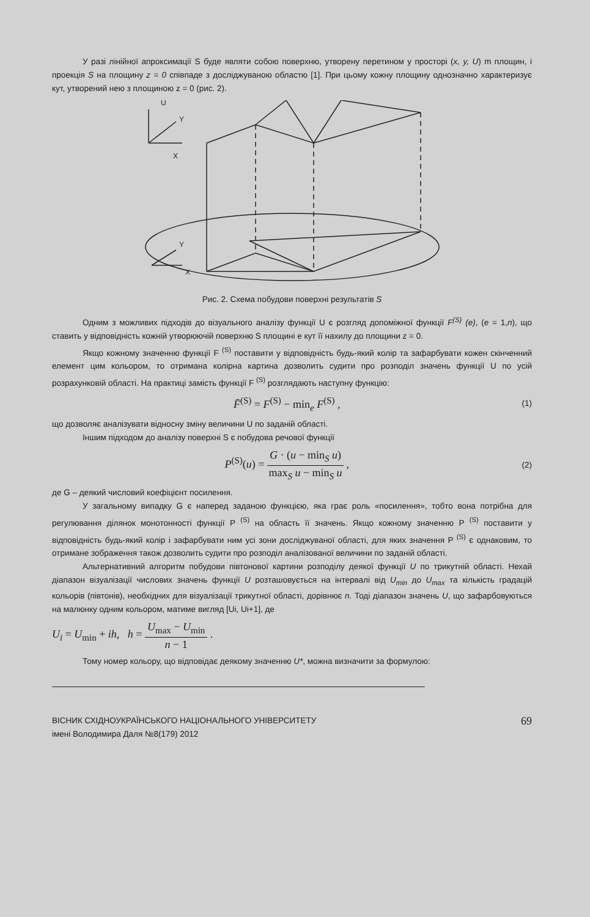У разі лінійної апроксимації S буде являти собою поверхню, утворену перетином у просторі (x, y, U) m площин, і проекція S на площину z = 0 співпаде з досліджуваною областю [1]. При цьому кожну площину однозначно характеризує кут, утворений нею з площиною z = 0 (рис. 2).
U
Y
X
Y
X
Рис. 2. Схема побудови поверхні результатів S
Одним з можливих підходів до візуального аналізу функції U є розгляд допоміжної функції F<sup>(S)</sup> (e), (e = 1,n), що ставить у відповідність кожній утворюючій поверхню S площині е кут її нахилу до площини z = 0.
Якщо кожному значенню функції F <sup>(S)</sup> поставити у відповідність будь-який колір та зафарбувати кожен скінченний елемент цим кольором, то отримана колірна картина дозволить судити про розподіл значень функції U по усій розрахунковій області. На практиці замість функції F <sup>(S)</sup> розглядають наступну функцію:
F̄<sup>(S)</sup> = F<sup>(S)</sup> − min<sub>e</sub> F<sup>(S)</sup> , (1)
що дозволяє аналізувати відносну зміну величини U по заданій області.
Іншим підходом до аналізу поверхні S є побудова речової функції
P<sup>(S)</sup>(u) = G · (u − min<sub>S</sub> u) max<sub>S</sub> u − min<sub>S</sub> u , (2)
де G – деякий числовий коефіцієнт посилення.
У загальному випадку G є наперед заданою функцією, яка грає роль «посилення», тобто вона потрібна для регулювання ділянок монотонності функції P <sup>(S)</sup> на область її значень. Якщо кожному значенню P <sup>(S)</sup> поставити у відповідність будь-який колір і зафарбувати ним усі зони досліджуваної області, для яких значення P <sup>(S)</sup> є однаковим, то отримане зображення також дозволить судити про розподіл аналізованої величини по заданій області.
Альтернативний алгоритм побудови півтонової картини розподілу деякої функції U по трикутній області. Нехай діапазон візуалізації числових значень функції U розташовується на інтервалі від U<sub>min</sub> до U<sub>max</sub> та кількість градацій кольорів (півтонів), необхідних для візуалізації трикутної області, дорівнює n. Тоді діапазон значень U, що зафарбовуються на малюнку одним кольором, матиме вигляд [Ui, Ui+1], де
U<sub>i</sub> = U<sub>min</sub> + ih, h = U<sub>max</sub> − U<sub>min</sub> n − 1 .
Тому номер кольору, що відповідає деякому значенню U*, можна визначити за формулою:
ВІСНИК СХІДНОУКРАЇНСЬКОГО НАЦІОНАЛЬНОГО УНІВЕРСИТЕТУ
імені Володимира Даля №8(179) 2012
69